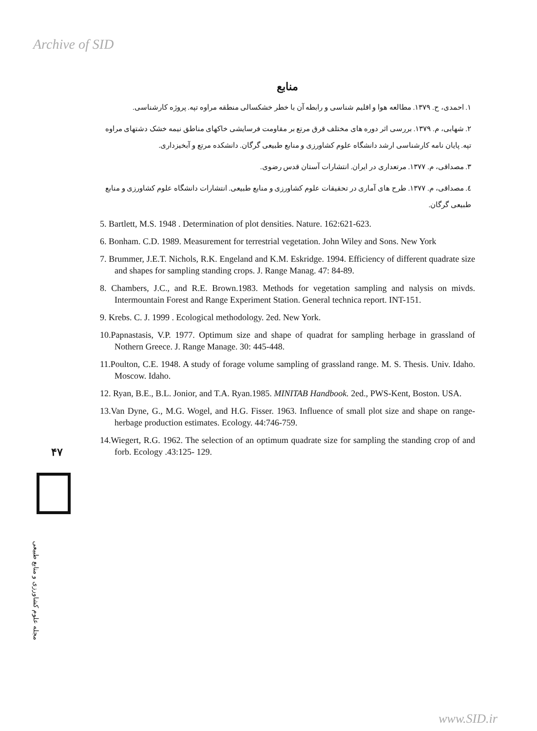Archive of SID
منابع
۱. احمدی، ح. ۱۳۷۹. مطالعه هوا و اقلیم شناسی و رابطه آن با خطر خشکسالی منطقه مراوه تپه. پروژه کارشناسی.
۲. شهابی، م. ۱۳۷۹. بررسی اثر دوره های مختلف قرق مرتع بر مقاومت فرسایشی خاکهای مناطق نیمه خشک دشتهای مراوه تپه. پایان نامه کارشناسی ارشد دانشگاه علوم کشاورزی و منابع طبیعی گرگان. دانشکده مرتع و آبخیزداری.
۳. مصداقی، م. ۱۳۷۷. مرتعداری در ایران. انتشارات آستان قدس رضوی.
٤. مصداقی، م. ۱۳۷۷. طرح های آماری در تحقیقات علوم کشاورزی و منابع طبیعی. انتشارات دانشگاه علوم کشاورزی و منابع طبیعی گرگان.
5. Bartlett, M.S. 1948 . Determination of plot densities. Nature. 162:621-623.
6. Bonham. C.D. 1989. Measurement for terrestrial vegetation. John Wiley and Sons. New York
7. Brummer, J.E.T. Nichols, R.K. Engeland and K.M. Eskridge. 1994. Efficiency of different quadrate size and shapes for sampling standing crops. J. Range Manag. 47: 84-89.
8. Chambers, J.C., and R.E. Brown.1983. Methods for vegetation sampling and nalysis on mivds. Intermountain Forest and Range Experiment Station. General technica report. INT-151.
9. Krebs. C. J. 1999 . Ecological methodology. 2ed. New York.
10.Papnastasis, V.P. 1977. Optimum size and shape of quadrat for sampling herbage in grassland of Nothern Greece. J. Range Manage. 30: 445-448.
11.Poulton, C.E. 1948. A study of forage volume sampling of grassland range. M. S. Thesis. Univ. Idaho. Moscow. Idaho.
12. Ryan, B.E., B.L. Jonior, and T.A. Ryan.1985. MINITAB Handbook. 2ed., PWS-Kent, Boston. USA.
13.Van Dyne, G., M.G. Wogel, and H.G. Fisser. 1963. Influence of small plot size and shape on range-herbage production estimates. Ecology. 44:746-759.
14.Wiegert, R.G. 1962. The selection of an optimum quadrate size for sampling the standing crop of and forb. Ecology .43:125- 129.
۴۷
مجله علوم کشاورزی و منابع طبیعی
www.SID.ir